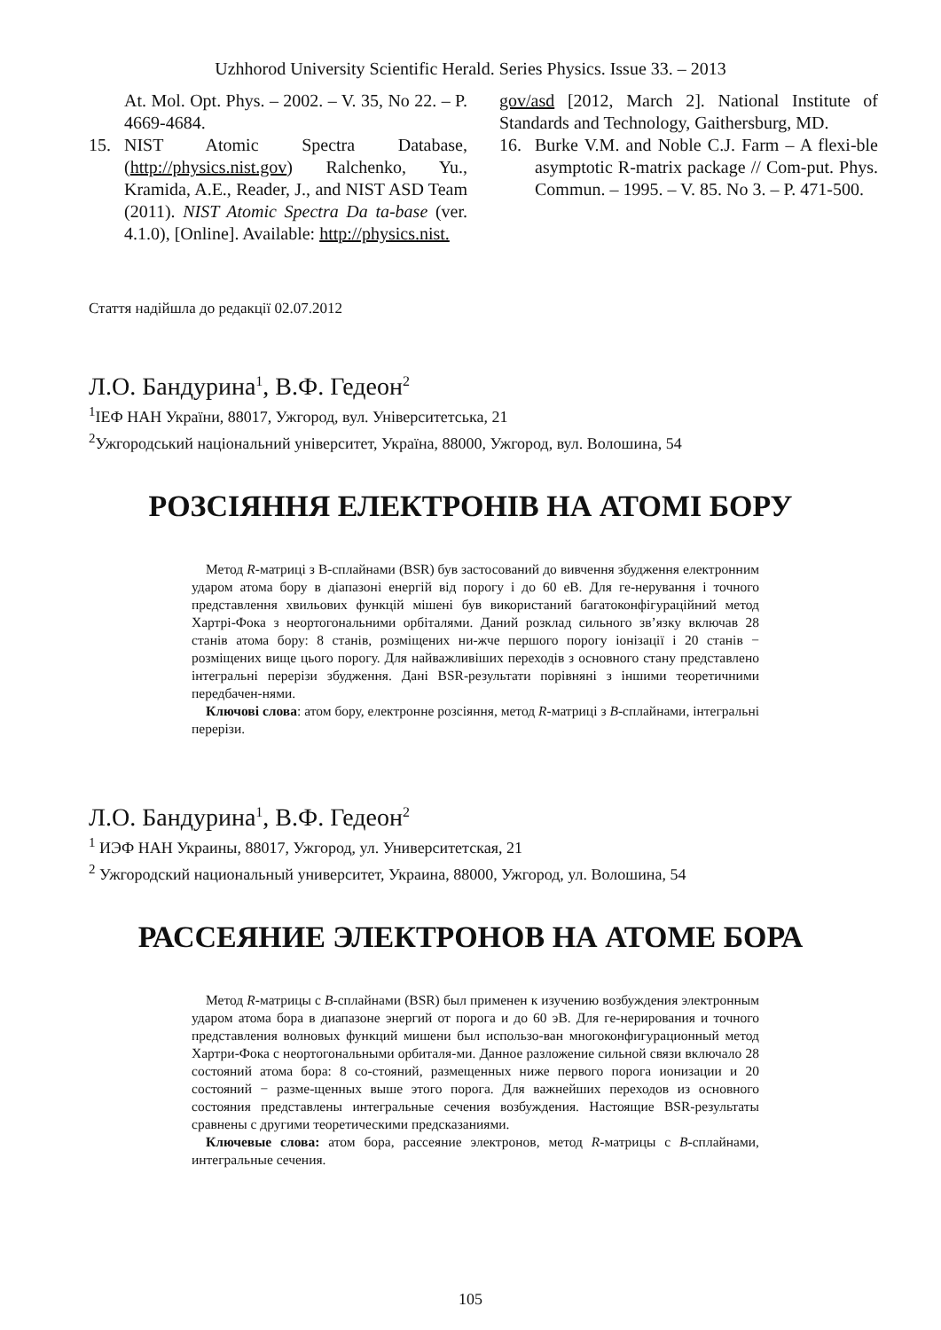Uzhhorod University Scientific Herald. Series Physics. Issue 33. – 2013
At. Mol. Opt. Phys. – 2002. – V. 35, No 22. – P. 4669-4684.
15. NIST Atomic Spectra Database, (http://physics.nist.gov) Ralchenko, Yu., Kramida, A.E., Reader, J., and NIST ASD Team (2011). NIST Atomic Spectra Da ta-base (ver. 4.1.0), [Online]. Available: http://physics.nist.
gov/asd [2012, March 2]. National Institute of Standards and Technology, Gaithersburg, MD.
16. Burke V.M. and Noble C.J. Farm – A flexi-ble asymptotic R-matrix package // Com-put. Phys. Commun. – 1995. – V. 85. No 3. – P. 471-500.
Стаття надійшла до редакції 02.07.2012
Л.О. Бандурина<sup>1</sup>, В.Ф. Гедеон<sup>2</sup>
<sup>1</sup> ІЕФ НАН України, 88017, Ужгород, вул. Університетська, 21
<sup>2</sup> Ужгородський національний університет, Україна, 88000, Ужгород, вул. Волошина, 54
РОЗСІЯННЯ ЕЛЕКТРОНІВ НА АТОМІ БОРУ
Метод R-матриці з B-сплайнами (BSR) був застосований до вивчення збудження електронним ударом атома бору в діапазоні енергій від порогу і до 60 еВ. Для ге-нерування і точного представлення хвильових функцій мішені був використаний багатоконфігураційний метод Хартрі-Фока з неортогональними орбіталями. Даний розклад сильного зв’язку включав 28 станів атома бору: 8 станів, розміщених ни-жче першого порогу іонізації і 20 станів − розміщених вище цього порогу. Для найважливіших переходів з основного стану представлено інтегральні перерізи збудження. Дані BSR-результати порівняні з іншими теоретичними передбачен-нями.
Ключові слова: атом бору, електронне розсіяння, метод R-матриці з B-сплайнами, інтегральні перерізи.
Л.О. Бандурина<sup>1</sup>, В.Ф. Гедеон<sup>2</sup>
<sup>1</sup> ИЭФ НАН Украины, 88017, Ужгород, ул. Университетская, 21
<sup>2</sup> Ужгородский национальный университет, Украина, 88000, Ужгород, ул. Волошина, 54
РАССЕЯНИЕ ЭЛЕКТРОНОВ НА АТОМЕ БОРА
Метод R-матрицы с B-сплайнами (BSR) был применен к изучению возбуждения электронным ударом атома бора в диапазоне энергий от порога и до 60 эВ. Для ге-нерирования и точного представления волновых функций мишени был использо-ван многоконфигурационный метод Хартри-Фока с неортогональными орбиталя-ми. Данное разложение сильной связи включало 28 состояний атома бора: 8 со-стояний, размещенных ниже первого порога ионизации и 20 состояний − разме-щенных выше этого порога. Для важнейших переходов из основного состояния представлены интегральные сечения возбуждения. Настоящие BSR-результаты сравнены с другими теоретическими предсказаниями.
Ключевые слова: атом бора, рассеяние электронов, метод R-матрицы с B-сплайнами, интегральные сечения.
105